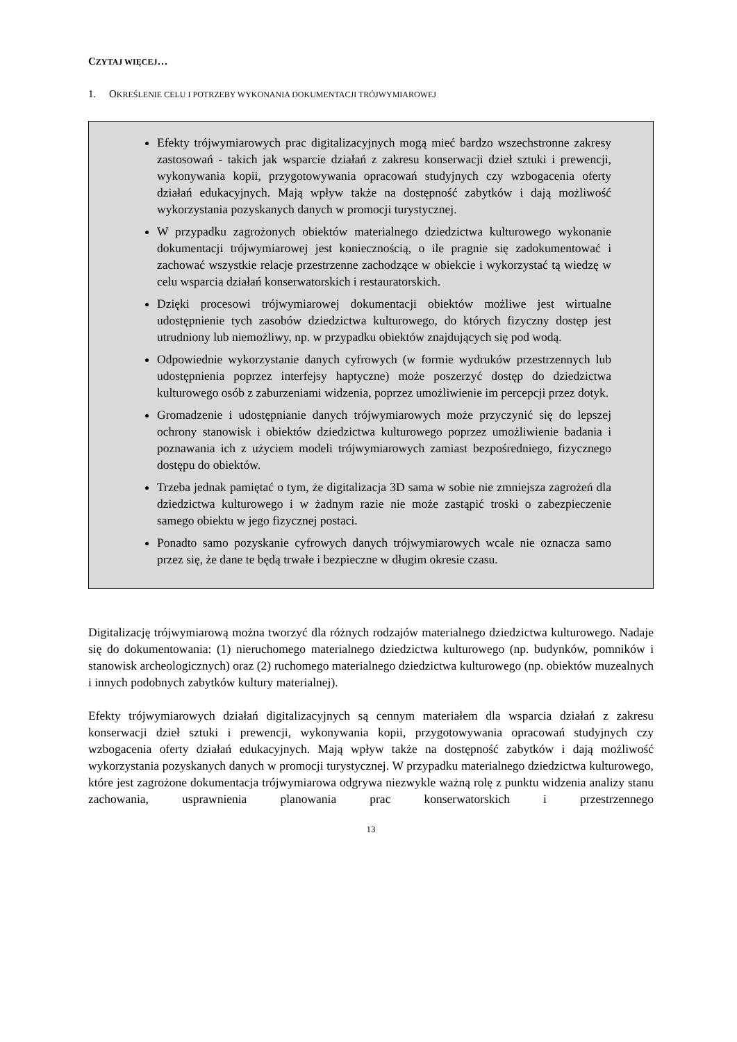CZYTAJ WIĘCEJ…
1. OKREŚLENIE CELU I POTRZEBY WYKONANIA DOKUMENTACJI TRÓJWYMIAROWEJ
Efekty trójwymiarowych prac digitalizacyjnych mogą mieć bardzo wszechstronne zakresy zastosowań - takich jak wsparcie działań z zakresu konserwacji dzieł sztuki i prewencji, wykonywania kopii, przygotowywania opracowań studyjnych czy wzbogacenia oferty działań edukacyjnych. Mają wpływ także na dostępność zabytków i dają możliwość wykorzystania pozyskanych danych w promocji turystycznej.
W przypadku zagrożonych obiektów materialnego dziedzictwa kulturowego wykonanie dokumentacji trójwymiarowej jest koniecznością, o ile pragnie się zadokumentować i zachować wszystkie relacje przestrzenne zachodzące w obiekcie i wykorzystać tą wiedzę w celu wsparcia działań konserwatorskich i restauratorskich.
Dzięki procesowi trójwymiarowej dokumentacji obiektów możliwe jest wirtualne udostępnienie tych zasobów dziedzictwa kulturowego, do których fizyczny dostęp jest utrudniony lub niemożliwy, np. w przypadku obiektów znajdujących się pod wodą.
Odpowiednie wykorzystanie danych cyfrowych (w formie wydruków przestrzennych lub udostępnienia poprzez interfejsy haptyczne) może poszerzyć dostęp do dziedzictwa kulturowego osób z zaburzeniami widzenia, poprzez umożliwienie im percepcji przez dotyk.
Gromadzenie i udostępnianie danych trójwymiarowych może przyczynić się do lepszej ochrony stanowisk i obiektów dziedzictwa kulturowego poprzez umożliwienie badania i poznawania ich z użyciem modeli trójwymiarowych zamiast bezpośredniego, fizycznego dostępu do obiektów.
Trzeba jednak pamiętać o tym, że digitalizacja 3D sama w sobie nie zmniejsza zagrożeń dla dziedzictwa kulturowego i w żadnym razie nie może zastąpić troski o zabezpieczenie samego obiektu w jego fizycznej postaci.
Ponadto samo pozyskanie cyfrowych danych trójwymiarowych wcale nie oznacza samo przez się, że dane te będą trwałe i bezpieczne w długim okresie czasu.
Digitalizację trójwymiarową można tworzyć dla różnych rodzajów materialnego dziedzictwa kulturowego. Nadaje się do dokumentowania: (1) nieruchomego materialnego dziedzictwa kulturowego (np. budynków, pomników i stanowisk archeologicznych) oraz (2) ruchomego materialnego dziedzictwa kulturowego (np. obiektów muzealnych i innych podobnych zabytków kultury materialnej).
Efekty trójwymiarowych działań digitalizacyjnych są cennym materiałem dla wsparcia działań z zakresu konserwacji dzieł sztuki i prewencji, wykonywania kopii, przygotowywania opracowań studyjnych czy wzbogacenia oferty działań edukacyjnych. Mają wpływ także na dostępność zabytków i dają możliwość wykorzystania pozyskanych danych w promocji turystycznej. W przypadku materialnego dziedzictwa kulturowego, które jest zagrożone dokumentacja trójwymiarowa odgrywa niezwykle ważną rolę z punktu widzenia analizy stanu zachowania, usprawnienia planowania prac konserwatorskich i przestrzennego
13